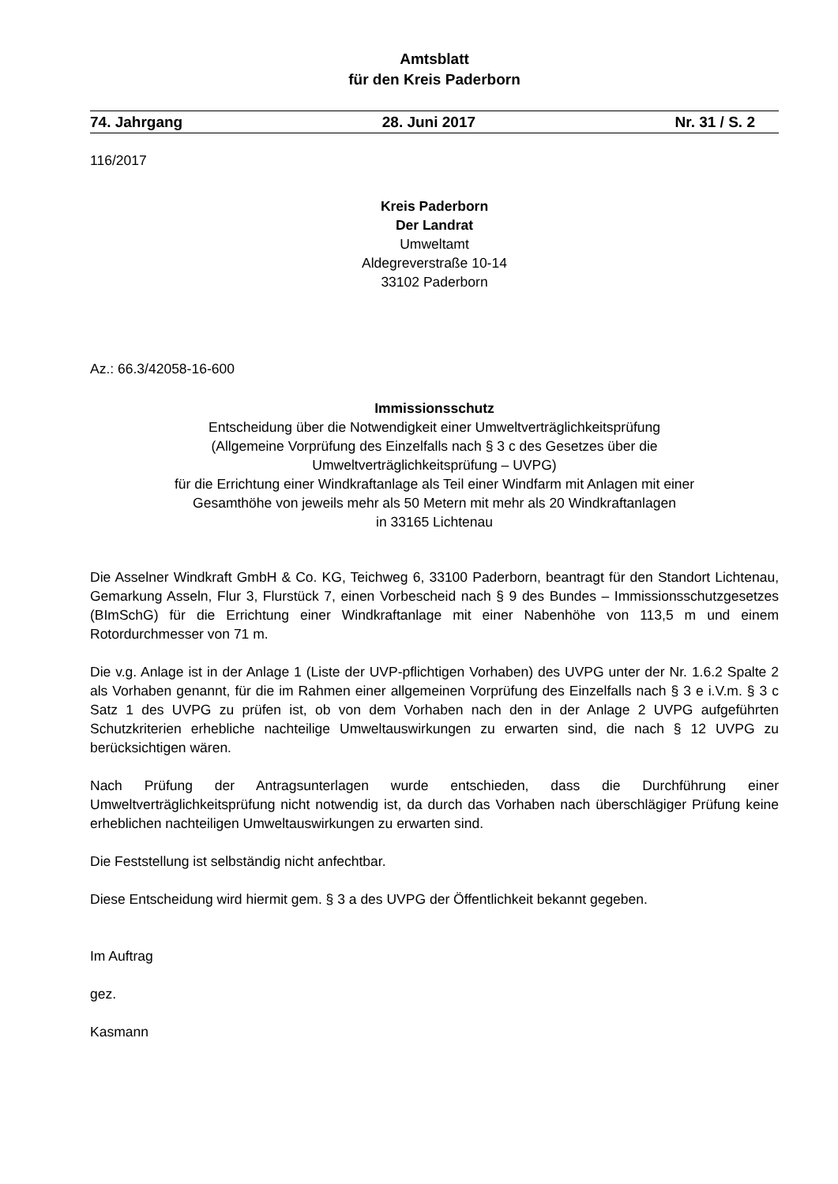Amtsblatt
für den Kreis Paderborn
74. Jahrgang 28. Juni 2017 Nr. 31 / S. 2
116/2017
Kreis Paderborn
Der Landrat
Umweltamt
Aldegreverstraße 10-14
33102 Paderborn
Az.: 66.3/42058-16-600
Immissionsschutz
Entscheidung über die Notwendigkeit einer Umweltverträglichkeitsprüfung
(Allgemeine Vorprüfung des Einzelfalls nach § 3 c des Gesetzes über die
Umweltverträglichkeitsprüfung – UVPG)
für die Errichtung einer Windkraftanlage als Teil einer Windfarm mit Anlagen mit einer
Gesamthöhe von jeweils mehr als 50 Metern mit mehr als 20 Windkraftanlagen
in 33165 Lichtenau
Die Asselner Windkraft GmbH & Co. KG, Teichweg 6, 33100 Paderborn, beantragt für den Standort Lichtenau, Gemarkung Asseln, Flur 3, Flurstück 7, einen Vorbescheid nach § 9 des Bundes – Immissionsschutzgesetzes (BImSchG) für die Errichtung einer Windkraftanlage mit einer Nabenhöhe von 113,5 m und einem Rotordurchmesser von 71 m.
Die v.g. Anlage ist in der Anlage 1 (Liste der UVP-pflichtigen Vorhaben) des UVPG unter der Nr. 1.6.2 Spalte 2 als Vorhaben genannt, für die im Rahmen einer allgemeinen Vorprüfung des Einzelfalls nach § 3 e i.V.m. § 3 c Satz 1 des UVPG zu prüfen ist, ob von dem Vorhaben nach den in der Anlage 2 UVPG aufgeführten Schutzkriterien erhebliche nachteilige Umweltauswirkungen zu erwarten sind, die nach § 12 UVPG zu berücksichtigen wären.
Nach Prüfung der Antragsunterlagen wurde entschieden, dass die Durchführung einer Umweltverträglichkeitsprüfung nicht notwendig ist, da durch das Vorhaben nach überschlägiger Prüfung keine erheblichen nachteiligen Umweltauswirkungen zu erwarten sind.
Die Feststellung ist selbständig nicht anfechtbar.
Diese Entscheidung wird hiermit gem. § 3 a des UVPG der Öffentlichkeit bekannt gegeben.
Im Auftrag
gez.
Kasmann